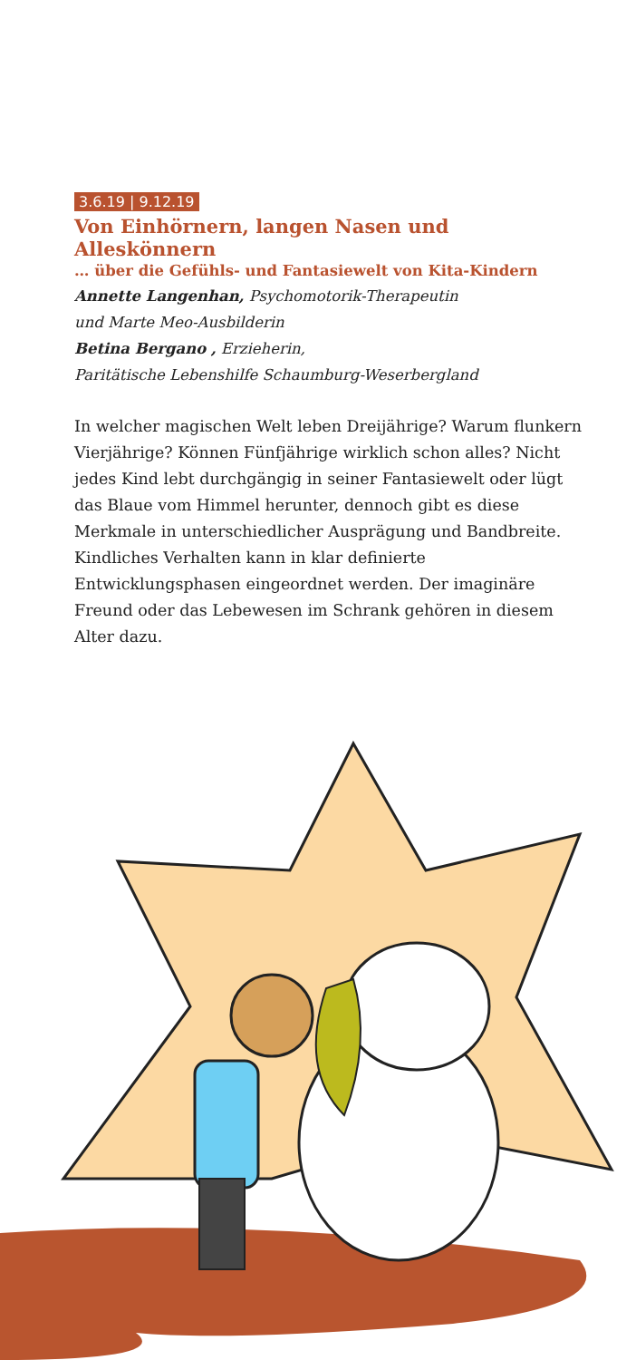3.6.19 | 9.12.19
Von Einhörnern, langen Nasen und Alleskönnern
… über die Gefühls- und Fantasiewelt von Kita-Kindern
Annette Langenhan, Psychomotorik-Therapeutin
und Marte Meo-Ausbilderin
Betina Bergano , Erzieherin,
Paritätische Lebenshilfe Schaumburg-Weserbergland
In welcher magischen Welt leben Dreijährige? Warum flunkern Vierjährige? Können Fünfjährige wirklich schon alles? Nicht jedes Kind lebt durchgängig in seiner Fantasiewelt oder lügt das Blaue vom Himmel herunter, dennoch gibt es diese Merkmale in unterschiedlicher Ausprägung und Bandbreite. Kindliches Verhalten kann in klar definierte Entwicklungsphasen eingeordnet werden. Der imaginäre Freund oder das Lebewesen im Schrank gehören in diesem Alter dazu.